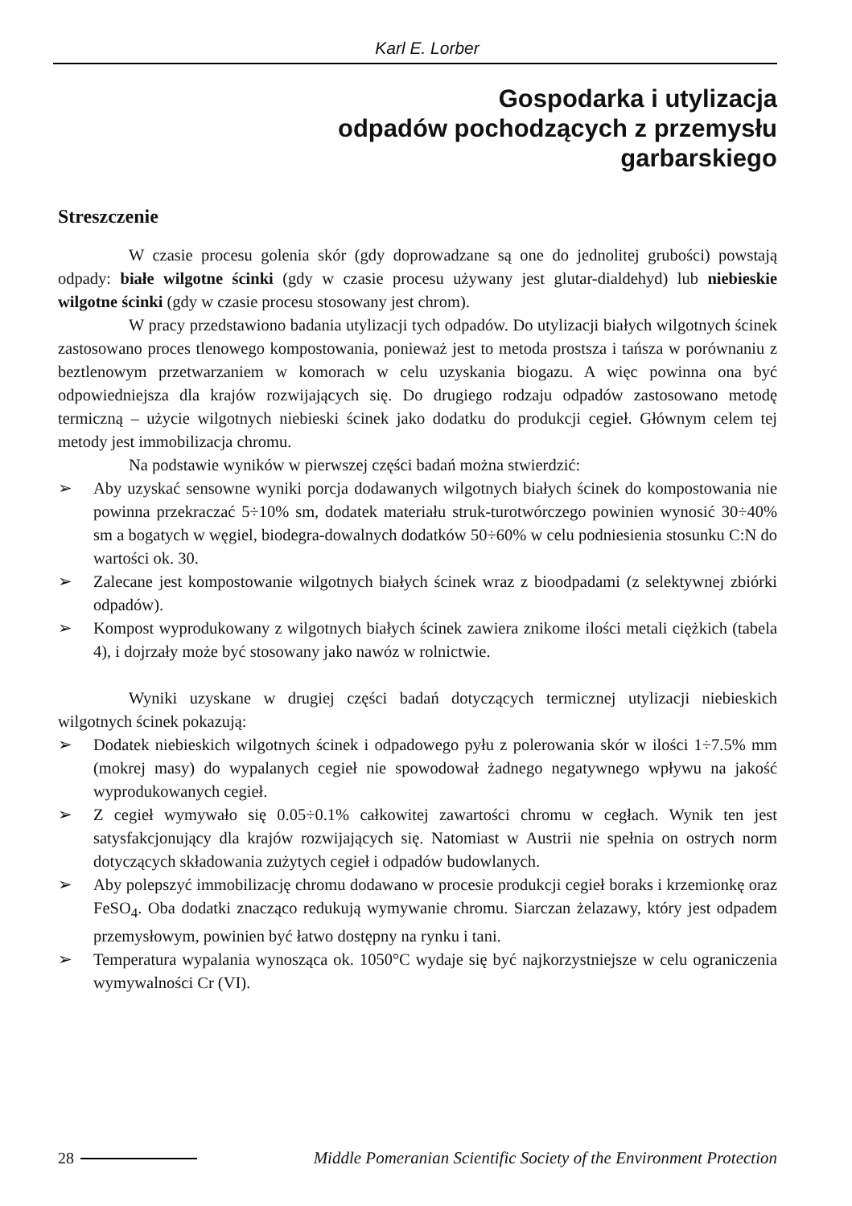Karl E. Lorber
Gospodarka i utylizacja
odpadów pochodzących z przemysłu
garbarskiego
Streszczenie
W czasie procesu golenia skór (gdy doprowadzane są one do jednolitej grubości) powstają odpady: białe wilgotne ścinki (gdy w czasie procesu używany jest glutar-dialdehyd) lub niebieskie wilgotne ścinki (gdy w czasie procesu stosowany jest chrom).
W pracy przedstawiono badania utylizacji tych odpadów. Do utylizacji białych wilgotnych ścinek zastosowano proces tlenowego kompostowania, ponieważ jest to metoda prostsza i tańsza w porównaniu z beztlenowym przetwarzaniem w komorach w celu uzyskania biogazu. A więc powinna ona być odpowiedniejsza dla krajów rozwijających się. Do drugiego rodzaju odpadów zastosowano metodę termiczną – użycie wilgotnych niebieski ścinek jako dodatku do produkcji cegieł. Głównym celem tej metody jest immobilizacja chromu.
Na podstawie wyników w pierwszej części badań można stwierdzić:
➢ Aby uzyskać sensowne wyniki porcja dodawanych wilgotnych białych ścinek do kompostowania nie powinna przekraczać 5÷10% sm, dodatek materiału struk-turotwórczego powinien wynosić 30÷40% sm a bogatych w węgiel, biodegra-dowalnych dodatków 50÷60% w celu podniesienia stosunku C:N do wartości ok. 30.
➢ Zalecane jest kompostowanie wilgotnych białych ścinek wraz z bioodpadami (z selektywnej zbiórki odpadów).
➢ Kompost wyprodukowany z wilgotnych białych ścinek zawiera znikome ilości metali ciężkich (tabela 4), i dojrzały może być stosowany jako nawóz w rolnictwie.
Wyniki uzyskane w drugiej części badań dotyczących termicznej utylizacji niebieskich wilgotnych ścinek pokazują:
➢ Dodatek niebieskich wilgotnych ścinek i odpadowego pyłu z polerowania skór w ilości 1÷7.5% mm (mokrej masy) do wypalanych cegieł nie spowodował żadnego negatywnego wpływu na jakość wyprodukowanych cegieł.
➢ Z cegieł wymywało się 0.05÷0.1% całkowitej zawartości chromu w cegłach. Wynik ten jest satysfakcjonujący dla krajów rozwijających się. Natomiast w Austrii nie spełnia on ostrych norm dotyczących składowania zużytych cegieł i odpadów budowlanych.
➢ Aby polepszyć immobilizację chromu dodawano w procesie produkcji cegieł boraks i krzemionkę oraz FeSO<sub>4</sub>. Oba dodatki znacząco redukują wymywanie chromu. Siarczan żelazawy, który jest odpadem przemysłowym, powinien być łatwo dostępny na rynku i tani.
➢ Temperatura wypalania wynosząca ok. 1050°C wydaje się być najkorzystniejsze w celu ograniczenia wymywalności Cr (VI).
28
Middle Pomeranian Scientific Society of the Environment Protection